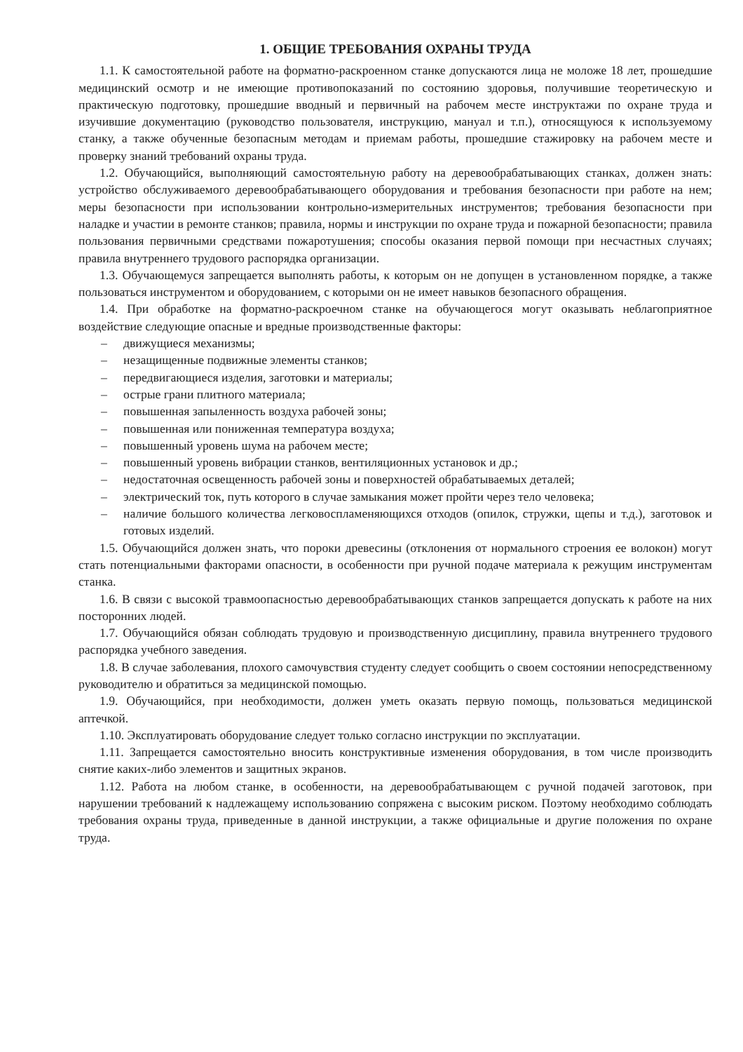1. ОБЩИЕ ТРЕБОВАНИЯ ОХРАНЫ ТРУДА
1.1. К самостоятельной работе на форматно-раскроенном станке допускаются лица не моложе 18 лет, прошедшие медицинский осмотр и не имеющие противопоказаний по состоянию здоровья, получившие теоретическую и практическую подготовку, прошедшие вводный и первичный на рабочем месте инструктажи по охране труда и изучившие документацию (руководство пользователя, инструкцию, мануал и т.п.), относящуюся к используемому станку, а также обученные безопасным методам и приемам работы, прошедшие стажировку на рабочем месте и проверку знаний требований охраны труда.
1.2. Обучающийся, выполняющий самостоятельную работу на деревообрабатывающих станках, должен знать: устройство обслуживаемого деревообрабатывающего оборудования и требования безопасности при работе на нем; меры безопасности при использовании контрольно-измерительных инструментов; требования безопасности при наладке и участии в ремонте станков; правила, нормы и инструкции по охране труда и пожарной безопасности; правила пользования первичными средствами пожаротушения; способы оказания первой помощи при несчастных случаях; правила внутреннего трудового распорядка организации.
1.3. Обучающемуся запрещается выполнять работы, к которым он не допущен в установленном порядке, а также пользоваться инструментом и оборудованием, с которыми он не имеет навыков безопасного обращения.
1.4. При обработке на форматно-раскроечном станке на обучающегося могут оказывать неблагоприятное воздействие следующие опасные и вредные производственные факторы:
– движущиеся механизмы;
– незащищенные подвижные элементы станков;
– передвигающиеся изделия, заготовки и материалы;
– острые грани плитного материала;
– повышенная запыленность воздуха рабочей зоны;
– повышенная или пониженная температура воздуха;
– повышенный уровень шума на рабочем месте;
– повышенный уровень вибрации станков, вентиляционных установок и др.;
– недостаточная освещенность рабочей зоны и поверхностей обрабатываемых деталей;
– электрический ток, путь которого в случае замыкания может пройти через тело человека;
– наличие большого количества легковоспламеняющихся отходов (опилок, стружки, щепы и т.д.), заготовок и готовых изделий.
1.5. Обучающийся должен знать, что пороки древесины (отклонения от нормального строения ее волокон) могут стать потенциальными факторами опасности, в особенности при ручной подаче материала к режущим инструментам станка.
1.6. В связи с высокой травмоопасностью деревообрабатывающих станков запрещается допускать к работе на них посторонних людей.
1.7. Обучающийся обязан соблюдать трудовую и производственную дисциплину, правила внутреннего трудового распорядка учебного заведения.
1.8. В случае заболевания, плохого самочувствия студенту следует сообщить о своем состоянии непосредственному руководителю и обратиться за медицинской помощью.
1.9. Обучающийся, при необходимости, должен уметь оказать первую помощь, пользоваться медицинской аптечкой.
1.10. Эксплуатировать оборудование следует только согласно инструкции по эксплуатации.
1.11. Запрещается самостоятельно вносить конструктивные изменения оборудования, в том числе производить снятие каких-либо элементов и защитных экранов.
1.12. Работа на любом станке, в особенности, на деревообрабатывающем с ручной подачей заготовок, при нарушении требований к надлежащему использованию сопряжена с высоким риском. Поэтому необходимо соблюдать требования охраны труда, приведенные в данной инструкции, а также официальные и другие положения по охране труда.